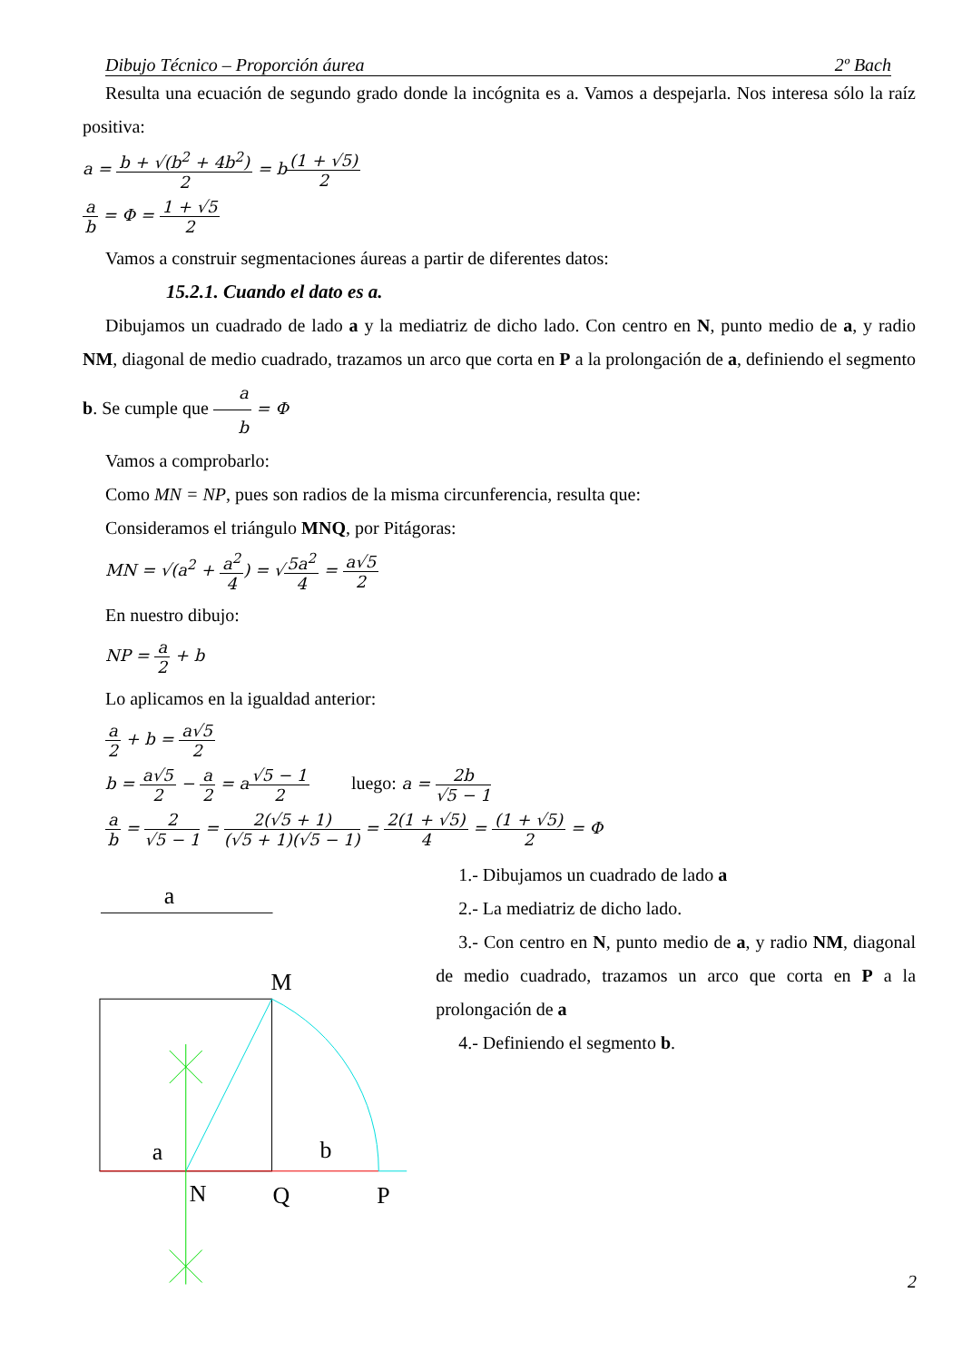Dibujo Técnico – Proporción áurea 2º Bach
Resulta una ecuación de segundo grado donde la incógnita es a. Vamos a despejarla. Nos interesa sólo la raíz positiva:
a = b + √(b<sup>2</sup> + 4b<sup>2</sup>) 2 = b(1 + √5) 2
a b = Φ = 1 + √5 2
Vamos a construir segmentaciones áureas a partir de diferentes datos:
15.2.1. Cuando el dato es a.
Dibujamos un cuadrado de lado a y la mediatriz de dicho lado. Con centro en N, punto medio de a, y radio NM, diagonal de medio cuadrado, trazamos un arco que corta en P a la prolongación de a, definiendo el segmento b. Se cumple que a b = Φ
Vamos a comprobarlo:
Como MN = NP, pues son radios de la misma circunferencia, resulta que:
Consideramos el triángulo MNQ, por Pitágoras:
MN = √(a<sup>2</sup> + a<sup>2</sup> 4) = √5a<sup>2</sup> 4 = a√5 2
En nuestro dibujo:
NP = a 2 + b
Lo aplicamos en la igualdad anterior:
a 2 + b = a√5 2
b = a√5 2 − a 2 = a√5 − 1 2 luego: a = 2b √5 − 1
a b = 2 √5 − 1 = 2(√5 + 1) (√5 + 1)(√5 − 1) = 2(1 + √5) 4 = (1 + √5) 2 = Φ
a
M
a
b
N
Q
P
1.- Dibujamos un cuadrado de lado a
2.- La mediatriz de dicho lado.
3.- Con centro en N, punto medio de a, y radio NM, diagonal de medio cuadrado, trazamos un arco que corta en P a la prolongación de a
4.- Definiendo el segmento b.
2